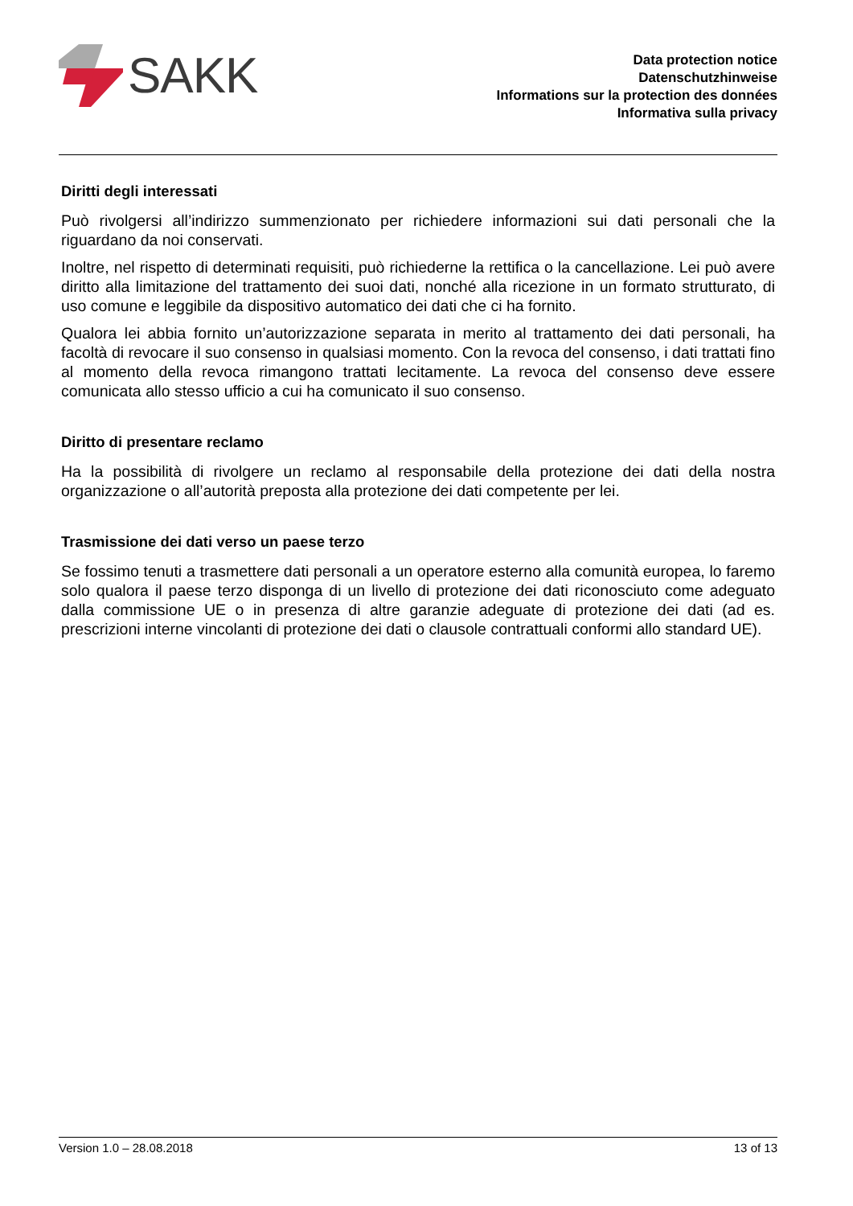SAKK
Data protection notice
Datenschutzhinweise
Informations sur la protection des données
Informativa sulla privacy
Diritti degli interessati
Può rivolgersi all’indirizzo summenzionato per richiedere informazioni sui dati personali che la riguardano da noi conservati.
Inoltre, nel rispetto di determinati requisiti, può richiederne la rettifica o la cancellazione. Lei può avere diritto alla limitazione del trattamento dei suoi dati, nonché alla ricezione in un formato strutturato, di uso comune e leggibile da dispositivo automatico dei dati che ci ha fornito.
Qualora lei abbia fornito un’autorizzazione separata in merito al trattamento dei dati personali, ha facoltà di revocare il suo consenso in qualsiasi momento. Con la revoca del consenso, i dati trattati fino al momento della revoca rimangono trattati lecitamente. La revoca del consenso deve essere comunicata allo stesso ufficio a cui ha comunicato il suo consenso.
Diritto di presentare reclamo
Ha la possibilità di rivolgere un reclamo al responsabile della protezione dei dati della nostra organizzazione o all’autorità preposta alla protezione dei dati competente per lei.
Trasmissione dei dati verso un paese terzo
Se fossimo tenuti a trasmettere dati personali a un operatore esterno alla comunità europea, lo faremo solo qualora il paese terzo disponga di un livello di protezione dei dati riconosciuto come adeguato dalla commissione UE o in presenza di altre garanzie adeguate di protezione dei dati (ad es. prescrizioni interne vincolanti di protezione dei dati o clausole contrattuali conformi allo standard UE).
Version 1.0 – 28.08.2018 13 of 13